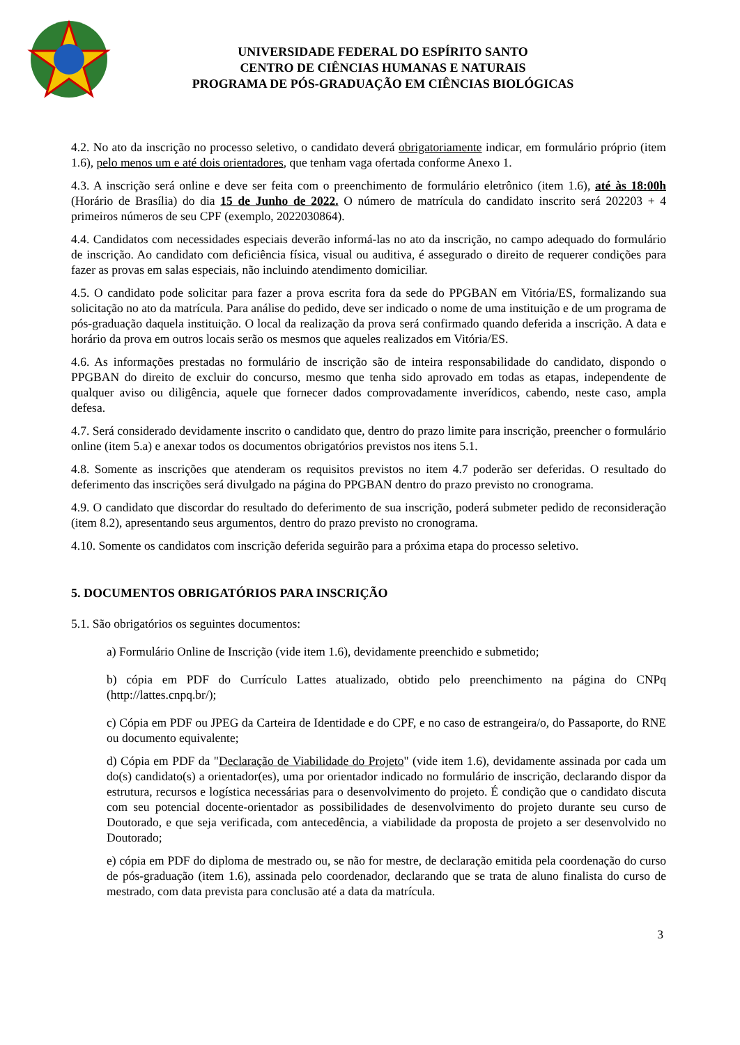UNIVERSIDADE FEDERAL DO ESPÍRITO SANTO
CENTRO DE CIÊNCIAS HUMANAS E NATURAIS
PROGRAMA DE PÓS-GRADUAÇÃO EM CIÊNCIAS BIOLÓGICAS
4.2. No ato da inscrição no processo seletivo, o candidato deverá obrigatoriamente indicar, em formulário próprio (item 1.6), pelo menos um e até dois orientadores, que tenham vaga ofertada conforme Anexo 1.
4.3. A inscrição será online e deve ser feita com o preenchimento de formulário eletrônico (item 1.6), até às 18:00h (Horário de Brasília) do dia 15 de Junho de 2022. O número de matrícula do candidato inscrito será 202203 + 4 primeiros números de seu CPF (exemplo, 2022030864).
4.4. Candidatos com necessidades especiais deverão informá-las no ato da inscrição, no campo adequado do formulário de inscrição. Ao candidato com deficiência física, visual ou auditiva, é assegurado o direito de requerer condições para fazer as provas em salas especiais, não incluindo atendimento domiciliar.
4.5. O candidato pode solicitar para fazer a prova escrita fora da sede do PPGBAN em Vitória/ES, formalizando sua solicitação no ato da matrícula. Para análise do pedido, deve ser indicado o nome de uma instituição e de um programa de pós-graduação daquela instituição. O local da realização da prova será confirmado quando deferida a inscrição. A data e horário da prova em outros locais serão os mesmos que aqueles realizados em Vitória/ES.
4.6. As informações prestadas no formulário de inscrição são de inteira responsabilidade do candidato, dispondo o PPGBAN do direito de excluir do concurso, mesmo que tenha sido aprovado em todas as etapas, independente de qualquer aviso ou diligência, aquele que fornecer dados comprovadamente inverídicos, cabendo, neste caso, ampla defesa.
4.7. Será considerado devidamente inscrito o candidato que, dentro do prazo limite para inscrição, preencher o formulário online (item 5.a) e anexar todos os documentos obrigatórios previstos nos itens 5.1.
4.8. Somente as inscrições que atenderam os requisitos previstos no item 4.7 poderão ser deferidas. O resultado do deferimento das inscrições será divulgado na página do PPGBAN dentro do prazo previsto no cronograma.
4.9. O candidato que discordar do resultado do deferimento de sua inscrição, poderá submeter pedido de reconsideração (item 8.2), apresentando seus argumentos, dentro do prazo previsto no cronograma.
4.10. Somente os candidatos com inscrição deferida seguirão para a próxima etapa do processo seletivo.
5. DOCUMENTOS OBRIGATÓRIOS PARA INSCRIÇÃO
5.1. São obrigatórios os seguintes documentos:
a) Formulário Online de Inscrição (vide item 1.6), devidamente preenchido e submetido;
b) cópia em PDF do Currículo Lattes atualizado, obtido pelo preenchimento na página do CNPq (http://lattes.cnpq.br/);
c) Cópia em PDF ou JPEG da Carteira de Identidade e do CPF, e no caso de estrangeira/o, do Passaporte, do RNE ou documento equivalente;
d) Cópia em PDF da "Declaração de Viabilidade do Projeto" (vide item 1.6), devidamente assinada por cada um do(s) candidato(s) a orientador(es), uma por orientador indicado no formulário de inscrição, declarando dispor da estrutura, recursos e logística necessárias para o desenvolvimento do projeto. É condição que o candidato discuta com seu potencial docente-orientador as possibilidades de desenvolvimento do projeto durante seu curso de Doutorado, e que seja verificada, com antecedência, a viabilidade da proposta de projeto a ser desenvolvido no Doutorado;
e) cópia em PDF do diploma de mestrado ou, se não for mestre, de declaração emitida pela coordenação do curso de pós-graduação (item 1.6), assinada pelo coordenador, declarando que se trata de aluno finalista do curso de mestrado, com data prevista para conclusão até a data da matrícula.
3